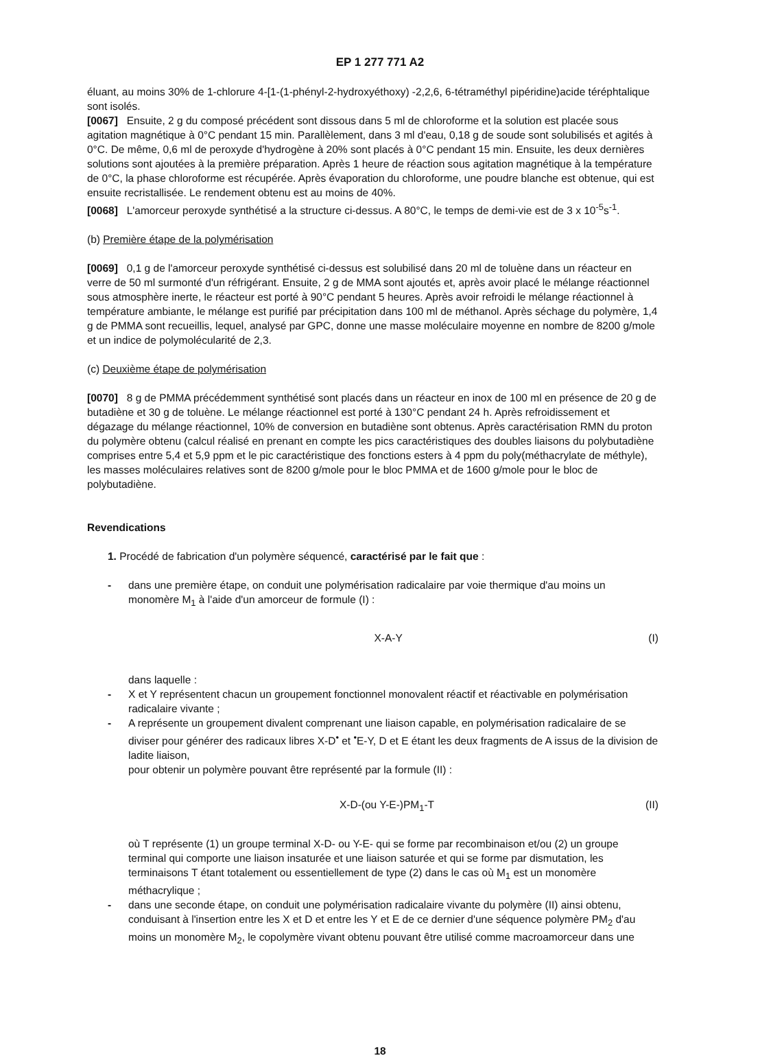EP 1 277 771 A2
éluant, au moins 30% de 1-chlorure 4-[1-(1-phényl-2-hydroxyéthoxy) -2,2,6, 6-tétraméthyl pipéridine)acide téréphtalique sont isolés.
[0067] Ensuite, 2 g du composé précédent sont dissous dans 5 ml de chloroforme et la solution est placée sous agitation magnétique à 0°C pendant 15 min. Parallèlement, dans 3 ml d'eau, 0,18 g de soude sont solubilisés et agités à 0°C. De même, 0,6 ml de peroxyde d'hydrogène à 20% sont placés à 0°C pendant 15 min. Ensuite, les deux dernières solutions sont ajoutées à la première préparation. Après 1 heure de réaction sous agitation magnétique à la température de 0°C, la phase chloroforme est récupérée. Après évaporation du chloroforme, une poudre blanche est obtenue, qui est ensuite recristallisée. Le rendement obtenu est au moins de 40%.
[0068] L'amorceur peroxyde synthétisé a la structure ci-dessus. A 80°C, le temps de demi-vie est de 3 x 10<sup>-5</sup>s<sup>-1</sup>.
(b) Première étape de la polymérisation
[0069] 0,1 g de l'amorceur peroxyde synthétisé ci-dessus est solubilisé dans 20 ml de toluène dans un réacteur en verre de 50 ml surmonté d'un réfrigérant. Ensuite, 2 g de MMA sont ajoutés et, après avoir placé le mélange réactionnel sous atmosphère inerte, le réacteur est porté à 90°C pendant 5 heures. Après avoir refroidi le mélange réactionnel à température ambiante, le mélange est purifié par précipitation dans 100 ml de méthanol. Après séchage du polymère, 1,4 g de PMMA sont recueillis, lequel, analysé par GPC, donne une masse moléculaire moyenne en nombre de 8200 g/mole et un indice de polymolécularité de 2,3.
(c) Deuxième étape de polymérisation
[0070] 8 g de PMMA précédemment synthétisé sont placés dans un réacteur en inox de 100 ml en présence de 20 g de butadiène et 30 g de toluène. Le mélange réactionnel est porté à 130°C pendant 24 h. Après refroidissement et dégazage du mélange réactionnel, 10% de conversion en butadiène sont obtenus. Après caractérisation RMN du proton du polymère obtenu (calcul réalisé en prenant en compte les pics caractéristiques des doubles liaisons du polybutadiène comprises entre 5,4 et 5,9 ppm et le pic caractéristique des fonctions esters à 4 ppm du poly(méthacrylate de méthyle), les masses moléculaires relatives sont de 8200 g/mole pour le bloc PMMA et de 1600 g/mole pour le bloc de polybutadiène.
Revendications
1. Procédé de fabrication d'un polymère séquencé, caractérisé par le fait que :
- dans une première étape, on conduit une polymérisation radicalaire par voie thermique d'au moins un monomère M<sub>1</sub> à l'aide d'un amorceur de formule (I) :
X-A-Y (I)
dans laquelle :
- X et Y représentent chacun un groupement fonctionnel monovalent réactif et réactivable en polymérisation radicalaire vivante ;
- A représente un groupement divalent comprenant une liaison capable, en polymérisation radicalaire de se diviser pour générer des radicaux libres X-D<sup>•</sup> et <sup>•</sup>E-Y, D et E étant les deux fragments de A issus de la division de ladite liaison,
pour obtenir un polymère pouvant être représenté par la formule (II) :
X-D-(ou Y-E-)PM<sub>1</sub>-T (II)
où T représente (1) un groupe terminal X-D- ou Y-E- qui se forme par recombinaison et/ou (2) un groupe terminal qui comporte une liaison insaturée et une liaison saturée et qui se forme par dismutation, les terminaisons T étant totalement ou essentiellement de type (2) dans le cas où M<sub>1</sub> est un monomère méthacrylique ;
- dans une seconde étape, on conduit une polymérisation radicalaire vivante du polymère (II) ainsi obtenu, conduisant à l'insertion entre les X et D et entre les Y et E de ce dernier d'une séquence polymère PM<sub>2</sub> d'au moins un monomère M<sub>2</sub>, le copolymère vivant obtenu pouvant être utilisé comme macroamorceur dans une
18